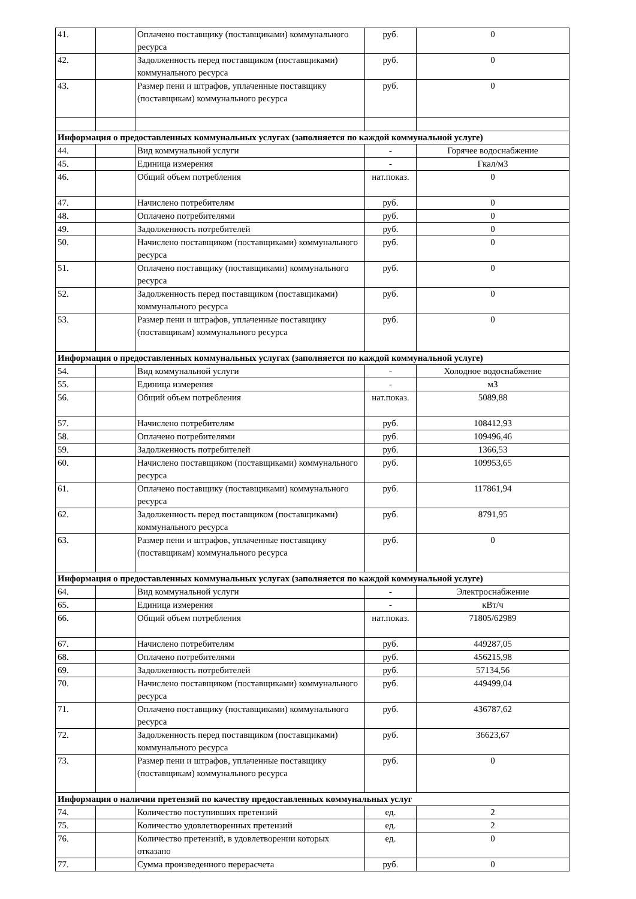| 41. | | Оплачено поставщику (поставщиками) коммунального ресурса | руб. | 0 |
| 42. | | Задолженность перед поставщиком (поставщиками) коммунального ресурса | руб. | 0 |
| 43. | | Размер пени и штрафов, уплаченные поставщику (поставщикам) коммунального ресурса | руб. | 0 |
| Информация о предоставленных коммунальных услугах (заполняется по каждой коммунальной услуге) | | | | |
| 44. | | Вид коммунальной услуги | - | Горячее водоснабжение |
| 45. | | Единица измерения | - | Гкал/м3 |
| 46. | | Общий объем потребления | нат.показ. | 0 |
| 47. | | Начислено потребителям | руб. | 0 |
| 48. | | Оплачено потребителями | руб. | 0 |
| 49. | | Задолженность потребителей | руб. | 0 |
| 50. | | Начислено поставщиком (поставщиками) коммунального ресурса | руб. | 0 |
| 51. | | Оплачено поставщику (поставщиками) коммунального ресурса | руб. | 0 |
| 52. | | Задолженность перед поставщиком (поставщиками) коммунального ресурса | руб. | 0 |
| 53. | | Размер пени и штрафов, уплаченные поставщику (поставщикам) коммунального ресурса | руб. | 0 |
| Информация о предоставленных коммунальных услугах (заполняется по каждой коммунальной услуге) | | | | |
| 54. | | Вид коммунальной услуги | - | Холодное водоснабжение |
| 55. | | Единица измерения | - | м3 |
| 56. | | Общий объем потребления | нат.показ. | 5089,88 |
| 57. | | Начислено потребителям | руб. | 108412,93 |
| 58. | | Оплачено потребителями | руб. | 109496,46 |
| 59. | | Задолженность потребителей | руб. | 1366,53 |
| 60. | | Начислено поставщиком (поставщиками) коммунального ресурса | руб. | 109953,65 |
| 61. | | Оплачено поставщику (поставщиками) коммунального ресурса | руб. | 117861,94 |
| 62. | | Задолженность перед поставщиком (поставщиками) коммунального ресурса | руб. | 8791,95 |
| 63. | | Размер пени и штрафов, уплаченные поставщику (поставщикам) коммунального ресурса | руб. | 0 |
| Информация о предоставленных коммунальных услугах (заполняется по каждой коммунальной услуге) | | | | |
| 64. | | Вид коммунальной услуги | - | Электроснабжение |
| 65. | | Единица измерения | - | кВт/ч |
| 66. | | Общий объем потребления | нат.показ. | 71805/62989 |
| 67. | | Начислено потребителям | руб. | 449287,05 |
| 68. | | Оплачено потребителями | руб. | 456215,98 |
| 69. | | Задолженность потребителей | руб. | 57134,56 |
| 70. | | Начислено поставщиком (поставщиками) коммунального ресурса | руб. | 449499,04 |
| 71. | | Оплачено поставщику (поставщиками) коммунального ресурса | руб. | 436787,62 |
| 72. | | Задолженность перед поставщиком (поставщиками) коммунального ресурса | руб. | 36623,67 |
| 73. | | Размер пени и штрафов, уплаченные поставщику (поставщикам) коммунального ресурса | руб. | 0 |
| Информация о наличии претензий по качеству предоставленных коммунальных услуг | | | | |
| 74. | | Количество поступивших претензий | ед. | 2 |
| 75. | | Количество удовлетворенных претензий | ед. | 2 |
| 76. | | Количество претензий, в удовлетворении которых отказано | ед. | 0 |
| 77. | | Сумма произведенного перерасчета | руб. | 0 |